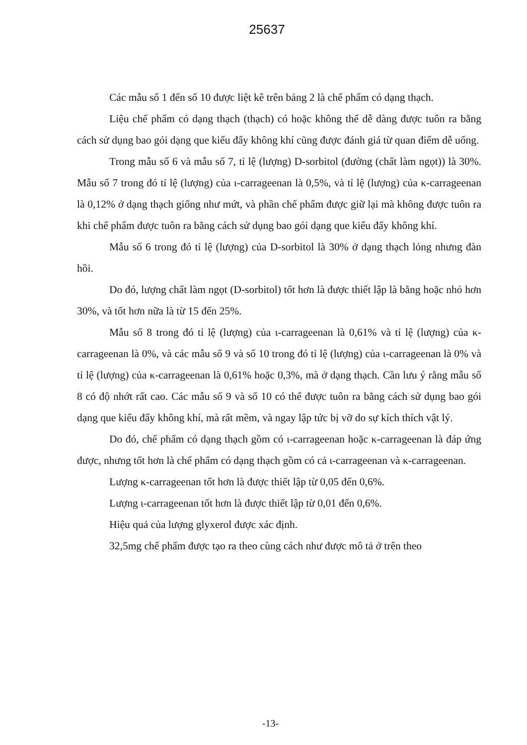25637
Các mẫu số 1 đến số 10 được liệt kê trên bảng 2 là chế phẩm có dạng thạch.
Liệu chế phẩm có dạng thạch (thạch) có hoặc không thể dễ dàng được tuôn ra bằng cách sử dụng bao gói dạng que kiểu đẩy không khí cũng được đánh giá từ quan điểm dễ uống.
Trong mẫu số 6 và mẫu số 7, tỉ lệ (lượng) D-sorbitol (đường (chất làm ngọt)) là 30%. Mẫu số 7 trong đó tỉ lệ (lượng) của ι-carrageenan là 0,5%, và tỉ lệ (lượng) của κ-carrageenan là 0,12% ở dạng thạch giống như mứt, và phần chế phẩm được giữ lại mà không được tuôn ra khi chế phẩm được tuôn ra bằng cách sử dụng bao gói dạng que kiểu đẩy không khí.
Mẫu số 6 trong đó tỉ lệ (lượng) của D-sorbitol là 30% ở dạng thạch lỏng nhưng đàn hồi.
Do đó, lượng chất làm ngọt (D-sorbitol) tốt hơn là được thiết lập là bằng hoặc nhỏ hơn 30%, và tốt hơn nữa là từ 15 đến 25%.
Mẫu số 8 trong đó tỉ lệ (lượng) của ι-carrageenan là 0,61% và tỉ lệ (lượng) của κ-carrageenan là 0%, và các mẫu số 9 và số 10 trong đó tỉ lệ (lượng) của ι-carrageenan là 0% và tỉ lệ (lượng) của κ-carrageenan là 0,61% hoặc 0,3%, mà ở dạng thạch. Cần lưu ý rằng mẫu số 8 có độ nhớt rất cao. Các mẫu số 9 và số 10 có thể được tuôn ra bằng cách sử dụng bao gói dạng que kiểu đẩy không khí, mà rất mềm, và ngay lập tức bị vỡ do sự kích thích vật lý.
Do đó, chế phẩm có dạng thạch gồm có ι-carrageenan hoặc κ-carrageenan là đáp ứng được, nhưng tốt hơn là chế phẩm có dạng thạch gồm có cả ι-carrageenan và κ-carrageenan.
Lượng κ-carrageenan tốt hơn là được thiết lập từ 0,05 đến 0,6%.
Lượng ι-carrageenan tốt hơn là được thiết lập từ 0,01 đến 0,6%.
Hiệu quả của lượng glyxerol được xác định.
32,5mg chế phẩm được tạo ra theo cùng cách như được mô tả ở trên theo
-13-